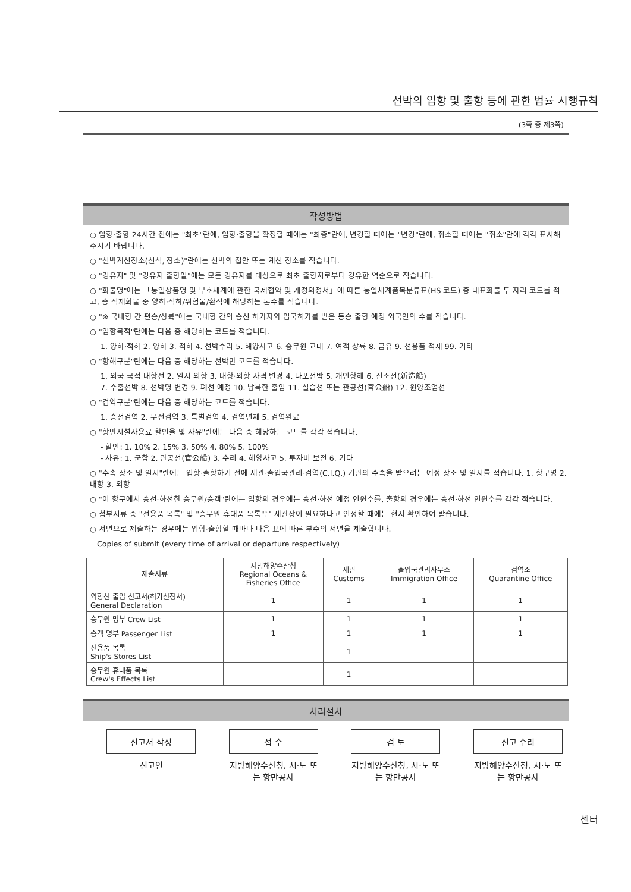선박의 입항 및 출항 등에 관한 법률 시행규칙
(3쪽 중 제3쪽)
작성방법
○ 입항·출항 24시간 전에는 "최초"란에, 입항·출항을 확정할 때에는 "최종"란에, 변경할 때에는 "변경"란에, 취소할 때에는 "취소"란에 각각 표시해 주시기 바랍니다.
○ "선박계선장소(선석, 장소)"란에는 선박의 접안 또는 계선 장소를 적습니다.
○ "경유지" 및 "경유지 출항일"에는 모든 경유지를 대상으로 최초 출항지로부터 경유한 역순으로 적습니다.
○ "화물명"에는 「통일상품명 및 부호체계에 관한 국제협약 및 개정의정서」에 따른 통일체계품목분류표(HS 코드) 중 대표화물 두 자리 코드를 적고, 총 적재화물 중 양하·적하/위험물/환적에 해당하는 톤수를 적습니다.
○ "※ 국내항 간 편승/상륙"에는 국내항 간의 승선 허가자와 입국허가를 받은 등승 출항 예정 외국인의 수를 적습니다.
○ "입항목적"란에는 다음 중 해당하는 코드를 적습니다.
1. 양하·적하 2. 양하 3. 적하 4. 선박수리 5. 해양사고 6. 승무원 교대 7. 여객 상륙 8. 급유 9. 선용품 적재 99. 기타
○ "항해구분"란에는 다음 중 해당하는 선박만 코드를 적습니다.
1. 외국 국적 내항선 2. 일시 외항 3. 내항·외항 자격 변경 4. 나포선박 5. 개인항해 6. 신조선(新造船)
7. 수출선박 8. 선박명 변경 9. 폐선 예정 10. 남북한 출입 11. 실습선 또는 관공선(官公船) 12. 원양조업선
○ "검역구분"란에는 다음 중 해당하는 코드를 적습니다.
1. 승선검역 2. 무전검역 3. 특별검역 4. 검역면제 5. 검역완료
○ "항만시설사용료 할인율 및 사유"란에는 다음 중 해당하는 코드를 각각 적습니다.
- 할인: 1. 10% 2. 15% 3. 50% 4. 80% 5. 100%
- 사유: 1. 군함 2. 관공선(官公船) 3. 수리 4. 해양사고 5. 투자비 보전 6. 기타
○ "수속 장소 및 일시"란에는 입항·출항하기 전에 세관·출입국관리·검역(C.I.Q.) 기관의 수속을 받으려는 예정 장소 및 일시를 적습니다. 1. 항구명 2. 내항 3. 외항
○ "이 항구에서 승선·하선한 승무원/승객"란에는 입항의 경우에는 승선·하선 예정 인원수를, 출항의 경우에는 승선·하선 인원수를 각각 적습니다.
○ 첨부서류 중 "선용품 목록" 및 "승무원 휴대품 목록"은 세관장이 필요하다고 인정할 때에는 현지 확인하여 받습니다.
○ 서면으로 제출하는 경우에는 입항·출항할 때마다 다음 표에 따른 부수의 서면을 제출합니다.
Copies of submit (every time of arrival or departure respectively)
| 제출서류 | 지방해양수산청 Regional Oceans & Fisheries Office | 세관 Customs | 출입국관리사무소 Immigration Office | 검역소 Quarantine Office |
| --- | --- | --- | --- | --- |
| 외항선 출입 신고서(허가신청서) General Declaration | 1 | 1 | 1 | 1 |
| 승무원 명부 Crew List | 1 | 1 | 1 | 1 |
| 승객 명부 Passenger List | 1 | 1 | 1 | 1 |
| 선용품 목록 Ship's Stores List | | 1 | | |
| 승무원 휴대품 목록 Crew's Effects List | | 1 | | |
처리절차
신고서 작성
신고인
접 수
지방해양수산청, 시·도 또는 항만공사
검 토
지방해양수산청, 시·도 또는 항만공사
신고 수리
지방해양수산청, 시·도 또는 항만공사
센터